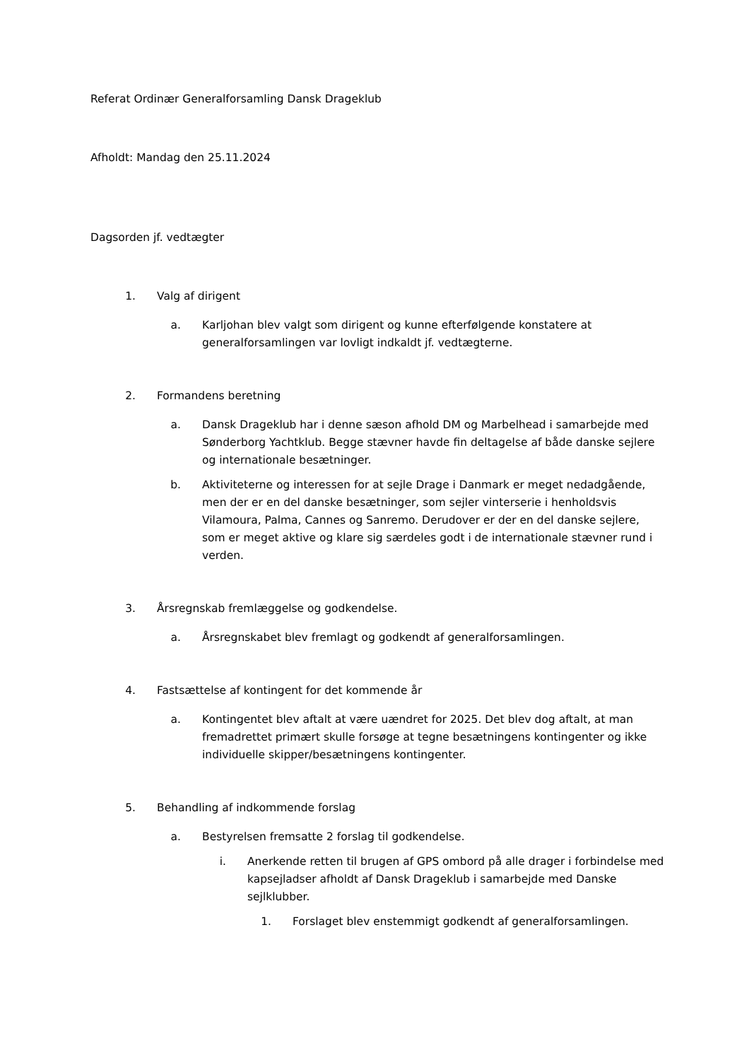Referat Ordinær Generalforsamling Dansk Drageklub
Afholdt: Mandag den 25.11.2024
Dagsorden jf. vedtægter
1. Valg af dirigent
a. Karljohan blev valgt som dirigent og kunne efterfølgende konstatere at generalforsamlingen var lovligt indkaldt jf. vedtægterne.
2. Formandens beretning
a. Dansk Drageklub har i denne sæson afhold DM og Marbelhead i samarbejde med Sønderborg Yachtklub. Begge stævner havde fin deltagelse af både danske sejlere og internationale besætninger.
b. Aktiviteterne og interessen for at sejle Drage i Danmark er meget nedadgående, men der er en del danske besætninger, som sejler vinterserie i henholdsvis Vilamoura, Palma, Cannes og Sanremo. Derudover er der en del danske sejlere, som er meget aktive og klare sig særdeles godt i de internationale stævner rund i verden.
3. Årsregnskab fremlæggelse og godkendelse.
a. Årsregnskabet blev fremlagt og godkendt af generalforsamlingen.
4. Fastsættelse af kontingent for det kommende år
a. Kontingentet blev aftalt at være uændret for 2025. Det blev dog aftalt, at man fremadrettet primært skulle forsøge at tegne besætningens kontingenter og ikke individuelle skipper/besætningens kontingenter.
5. Behandling af indkommende forslag
a. Bestyrelsen fremsatte 2 forslag til godkendelse.
i. Anerkende retten til brugen af GPS ombord på alle drager i forbindelse med kapsejladser afholdt af Dansk Drageklub i samarbejde med Danske sejlklubber.
1. Forslaget blev enstemmigt godkendt af generalforsamlingen.